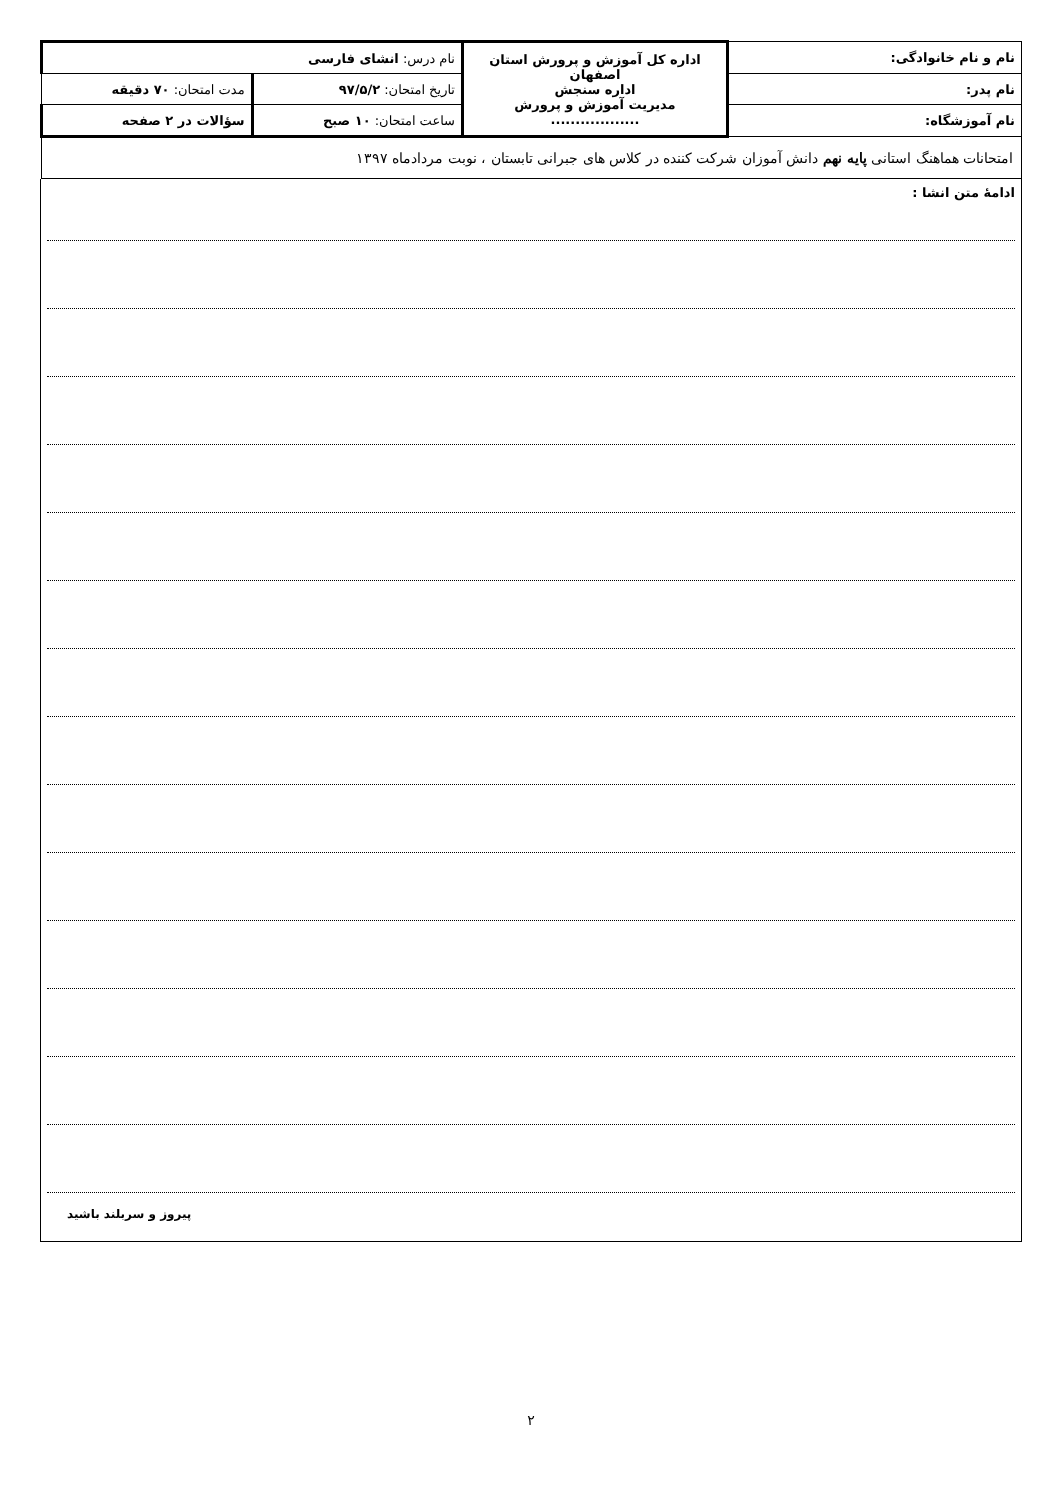| نام و نام خانوادگی: | اداره کل آموزش و پرورش استان اصفهان اداره سنجش مدیریت آموزش و پرورش .................. | نام درس: انشای فارسی | |
| نام پدر: | | تاریخ امتحان: ۹۷/۵/۲ | مدت امتحان: ۷۰ دقیقه |
| نام آموزشگاه: | | ساعت امتحان: ۱۰ صبح | سؤالات در ۲ صفحه |
| امتحانات هماهنگ استانی پایه نهم دانش آموزان شرکت کننده در کلاس های جبرانی تابستان ، نوبت مردادماه ۱۳۹۷ | | | |
ادامهٔ متن انشا :
پیروز و سربلند باشید
۲